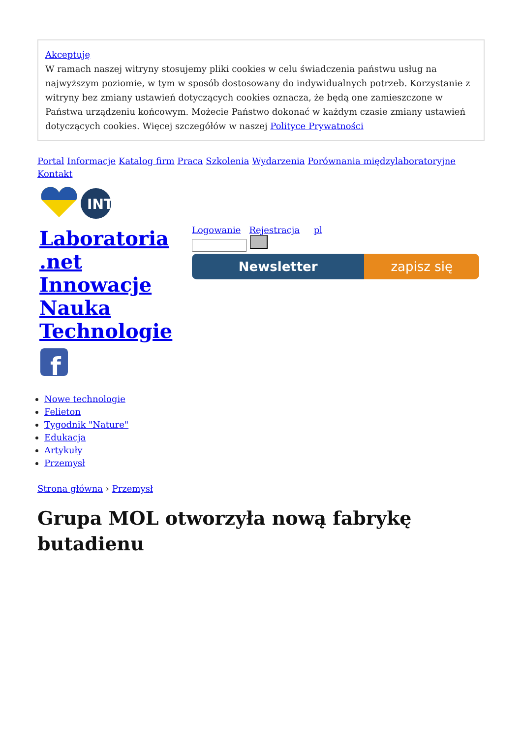Akceptuję
W ramach naszej witryny stosujemy pliki cookies w celu świadczenia państwu usług na najwyższym poziomie, w tym w sposób dostosowany do indywidualnych potrzeb. Korzystanie z witryny bez zmiany ustawień dotyczących cookies oznacza, że będą one zamieszczone w Państwa urządzeniu końcowym. Możecie Państwo dokonać w każdym czasie zmiany ustawień dotyczących cookies. Więcej szczegółów w naszej Polityce Prywatności
Portal Informacje Katalog firm Praca Szkolenia Wydarzenia Porównania międzylaboratoryjne Kontakt
INT
Laboratoria .net Innowacje Nauka Technologie
f
Logowanie Rejestracja pl
Newsletter zapisz się
Nowe technologie
Felieton
Tygodnik "Nature"
Edukacja
Artykuły
Przemysł
Strona główna › Przemysł
Grupa MOL otworzyła nową fabrykę butadienu